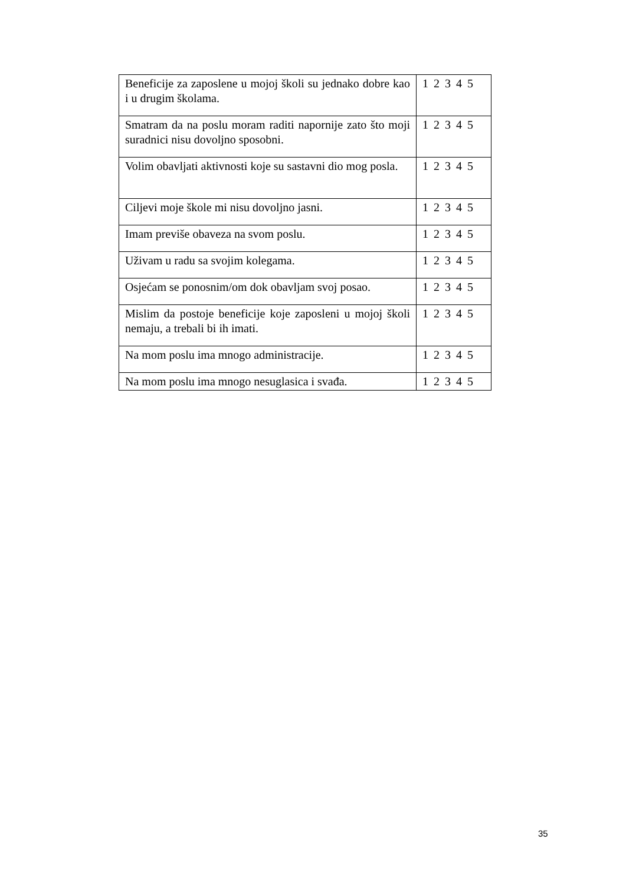| Beneficije za zaposlene u mojoj školi su jednako dobre kao i u drugim školama. | 1 2 3 4 5 |
| Smatram da na poslu moram raditi napornije zato što moji suradnici nisu dovoljno sposobni. | 1 2 3 4 5 |
| Volim obavljati aktivnosti koje su sastavni dio mog posla. | 1 2 3 4 5 |
| Ciljevi moje škole mi nisu dovoljno jasni. | 1 2 3 4 5 |
| Imam previše obaveza na svom poslu. | 1 2 3 4 5 |
| Uživam u radu sa svojim kolegama. | 1 2 3 4 5 |
| Osjećam se ponosnim/om dok obavljam svoj posao. | 1 2 3 4 5 |
| Mislim da postoje beneficije koje zaposleni u mojoj školi nemaju, a trebali bi ih imati. | 1 2 3 4 5 |
| Na mom poslu ima mnogo administracije. | 1 2 3 4 5 |
| Na mom poslu ima mnogo nesuglasica i svađa. | 1 2 3 4 5 |
35